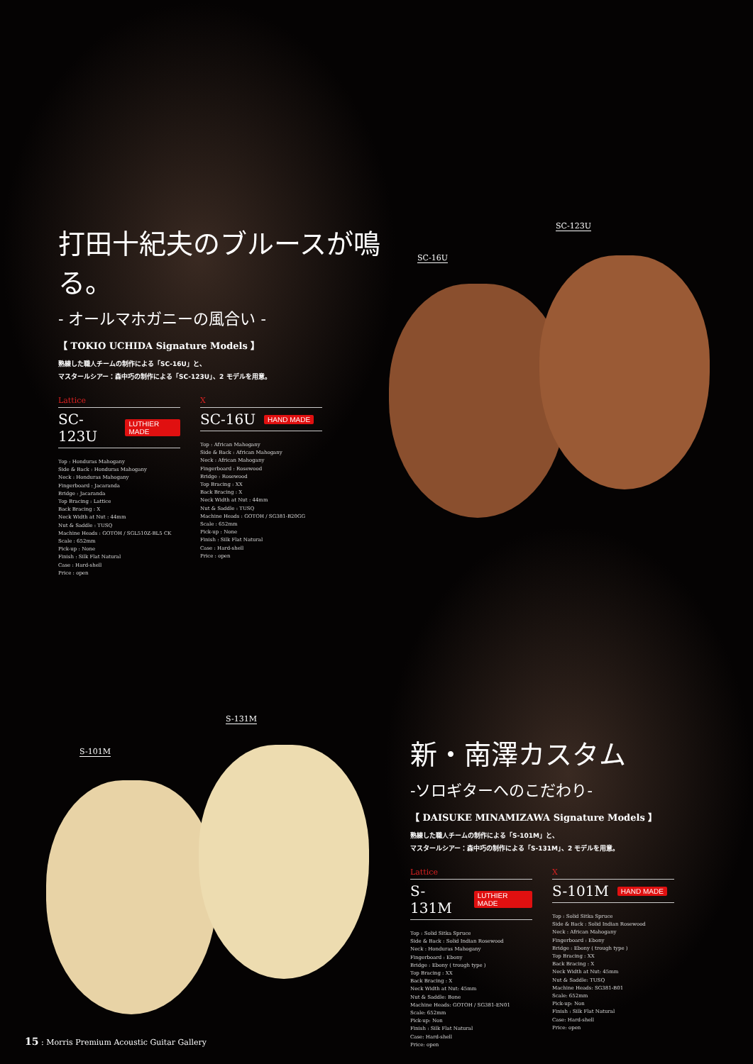SC-16U
SC-123U
打田十紀夫のブルースが鳴る。
- オールマホガニーの風合い -
【 TOKIO UCHIDA Signature Models 】
熟練した職人チームの制作による「SC-16U」と、
マスタールシアー：森中巧の制作による「SC-123U」、2 モデルを用意。
Lattice
SC-123U LUTHIER MADE
Top : Honduras Mahogany
Side & Back : Honduras Mahogany
Neck : Honduras Mahogany
Fingerboard : Jacaranda
Bridge : Jacaranda
Top Bracing : Lattice
Back Bracing : X
Neck Width at Nut : 44mm
Nut & Saddle : TUSQ
Machine Heads : GOTOH / SGL510Z-BL5 CK
Scale : 652mm
Pick-up : None
Finish : Silk Flat Natural
Case : Hard-shell
Price : open
X
SC-16U HAND MADE
Top : African Mahogany
Side & Back : African Mahogany
Neck : African Mahogany
Fingerboard : Rosewood
Bridge : Rosewood
Top Bracing : XX
Back Bracing : X
Neck Width at Nut : 44mm
Nut & Saddle : TUSQ
Machine Heads : GOTOH / SG381-B20GG
Scale : 652mm
Pick-up : None
Finish : Silk Flat Natural
Case : Hard-shell
Price : open
S-101M
S-131M
新・南澤カスタム
-ソロギターへのこだわり-
【 DAISUKE MINAMIZAWA Signature Models 】
熟練した職人チームの制作による「S-101M」と、
マスタールシアー：森中巧の制作による「S-131M」、2 モデルを用意。
Lattice
S-131M LUTHIER MADE
Top : Solid Sitka Spruce
Side & Back : Solid Indian Rosewood
Neck : Honduras Mahogany
Fingerboard : Ebony
Bridge : Ebony ( trough type )
Top Bracing : XX
Back Bracing : X
Neck Width at Nut: 45mm
Nut & Saddle: Bone
Machine Heads: GOTOH / SG381-EN01
Scale: 652mm
Pick-up: Non
Finish : Silk Flat Natural
Case: Hard-shell
Price: open
X
S-101M HAND MADE
Top : Solid Sitka Spruce
Side & Back : Solid Indian Rosewood
Neck : African Mahogany
Fingerboard : Ebony
Bridge : Ebony ( trough type )
Top Bracing : XX
Back Bracing : X
Neck Width at Nut: 45mm
Nut & Saddle: TUSQ
Machine Heads: SG381-B01
Scale: 652mm
Pick-up: Non
Finish : Silk Flat Natural
Case: Hard-shell
Price: open
15 : Morris Premium Acoustic Guitar Gallery